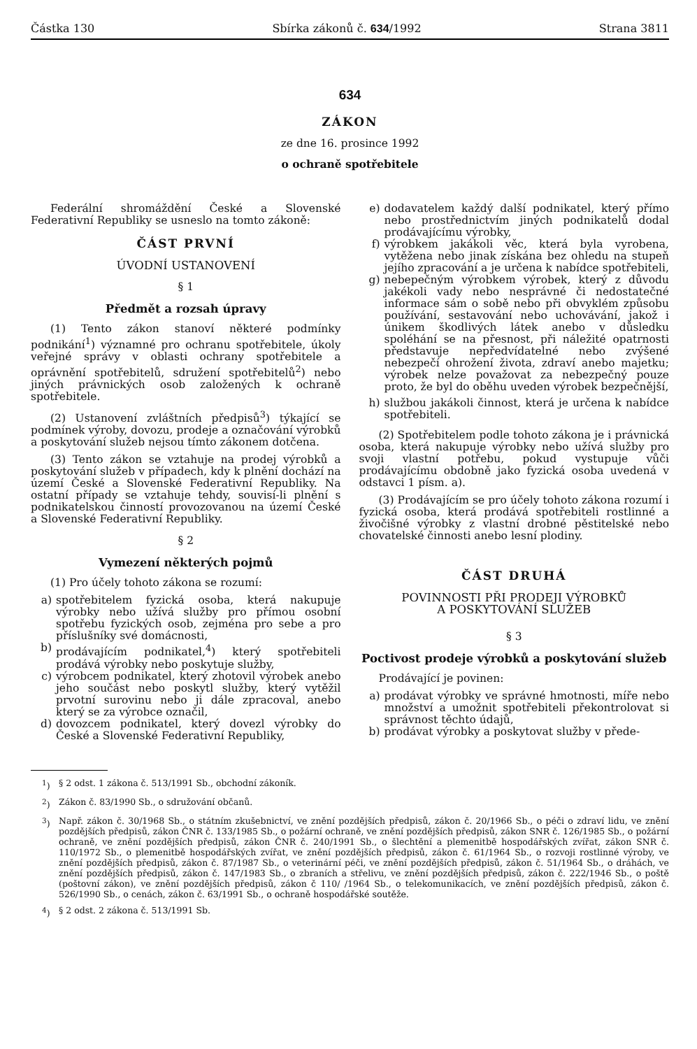Částka 130 Sbírka zákonů č. 634/1992 Strana 3811
634
ZÁKON
ze dne 16. prosince 1992
o ochraně spotřebitele
Federální shromáždění České a Slovenské Federativní Republiky se usneslo na tomto zákoně:
ČÁST PRVNÍ
ÚVODNÍ USTANOVENÍ
§ 1
Předmět a rozsah úpravy
(1) Tento zákon stanoví některé podmínky podnikání<sup>1</sup>) významné pro ochranu spotřebitele, úkoly veřejné správy v oblasti ochrany spotřebitele a oprávnění spotřebitelů, sdružení spotřebitelů<sup>2</sup>) nebo jiných právnických osob založených k ochraně spotřebitele.
(2) Ustanovení zvláštních předpisů<sup>3</sup>) týkající se podmínek výroby, dovozu, prodeje a označování výrobků a poskytování služeb nejsou tímto zákonem dotčena.
(3) Tento zákon se vztahuje na prodej výrobků a poskytování služeb v případech, kdy k plnění dochází na území České a Slovenské Federativní Republiky. Na ostatní případy se vztahuje tehdy, souvisí-li plnění s podnikatelskou činností provozovanou na území České a Slovenské Federativní Republiky.
§ 2
Vymezení některých pojmů
(1) Pro účely tohoto zákona se rozumí:
a) spotřebitelem fyzická osoba, která nakupuje výrobky nebo užívá služby pro přímou osobní spotřebu fyzických osob, zejména pro sebe a pro příslušníky své domácnosti,
b) prodávajícím podnikatel,<sup>4</sup>) který spotřebiteli prodává výrobky nebo poskytuje služby,
c) výrobcem podnikatel, který zhotovil výrobek anebo jeho součást nebo poskytl služby, který vytěžil prvotní surovinu nebo ji dále zpracoval, anebo který se za výrobce označil,
d) dovozcem podnikatel, který dovezl výrobky do České a Slovenské Federativní Republiky,
e) dodavatelem každý další podnikatel, který přímo nebo prostřednictvím jiných podnikatelů dodal prodávajícímu výrobky,
f) výrobkem jakákoli věc, která byla vyrobena, vytěžena nebo jinak získána bez ohledu na stupeň jejího zpracování a je určena k nabídce spotřebiteli,
g) nebepečným výrobkem výrobek, který z důvodu jakékoli vady nebo nesprávné či nedostatečné informace sám o sobě nebo při obvyklém způsobu používání, sestavování nebo uchovávání, jakož i únikem škodlivých látek anebo v důsledku spoléhání se na přesnost, při náležité opatrnosti představuje nepředvídatelné nebo zvýšené nebezpečí ohrožení života, zdraví anebo majetku; výrobek nelze považovat za nebezpečný pouze proto, že byl do oběhu uveden výrobek bezpečnější,
h) službou jakákoli činnost, která je určena k nabídce spotřebiteli.
(2) Spotřebitelem podle tohoto zákona je i právnická osoba, která nakupuje výrobky nebo užívá služby pro svoji vlastní potřebu, pokud vystupuje vůči prodávajícímu obdobně jako fyzická osoba uvedená v odstavci 1 písm. a).
(3) Prodávajícím se pro účely tohoto zákona rozumí i fyzická osoba, která prodává spotřebiteli rostlinné a živočišné výrobky z vlastní drobné pěstitelské nebo chovatelské činnosti anebo lesní plodiny.
ČÁST DRUHÁ
POVINNOSTI PŘI PRODEJI VÝROBKŮ
A POSKYTOVÁNÍ SLUŽEB
§ 3
Poctivost prodeje výrobků a poskytování služeb
Prodávající je povinen:
a) prodávat výrobky ve správné hmotnosti, míře nebo množství a umožnit spotřebiteli překontrolovat si správnost těchto údajů,
b) prodávat výrobky a poskytovat služby v přede-
<sup>1</sup>) § 2 odst. 1 zákona č. 513/1991 Sb., obchodní zákoník.
<sup>2</sup>) Zákon č. 83/1990 Sb., o sdružování občanů.
<sup>3</sup>) Např. zákon č. 30/1968 Sb., o státním zkušebnictví, ve znění pozdějších předpisů, zákon č. 20/1966 Sb., o péči o zdraví lidu, ve znění pozdějších předpisů, zákon ČNR č. 133/1985 Sb., o požární ochraně, ve znění pozdějších předpisů, zákon SNR č. 126/1985 Sb., o požární ochraně, ve znění pozdějších předpisů, zákon ČNR č. 240/1991 Sb., o šlechtění a plemenitbě hospodářských zvířat, zákon SNR č. 110/1972 Sb., o plemenitbě hospodářských zvířat, ve znění pozdějších předpisů, zákon č. 61/1964 Sb., o rozvoji rostlinné výroby, ve znění pozdějších předpisů, zákon č. 87/1987 Sb., o veterinární péči, ve znění pozdějších předpisů, zákon č. 51/1964 Sb., o dráhách, ve znění pozdějších předpisů, zákon č. 147/1983 Sb., o zbraních a střelivu, ve znění pozdějších předpisů, zákon č. 222/1946 Sb., o poště (poštovní zákon), ve znění pozdějších předpisů, zákon č 110/ /1964 Sb., o telekomunikacích, ve znění pozdějších předpisů, zákon č. 526/1990 Sb., o cenách, zákon č. 63/1991 Sb., o ochraně hospodářské soutěže.
<sup>4</sup>) § 2 odst. 2 zákona č. 513/1991 Sb.